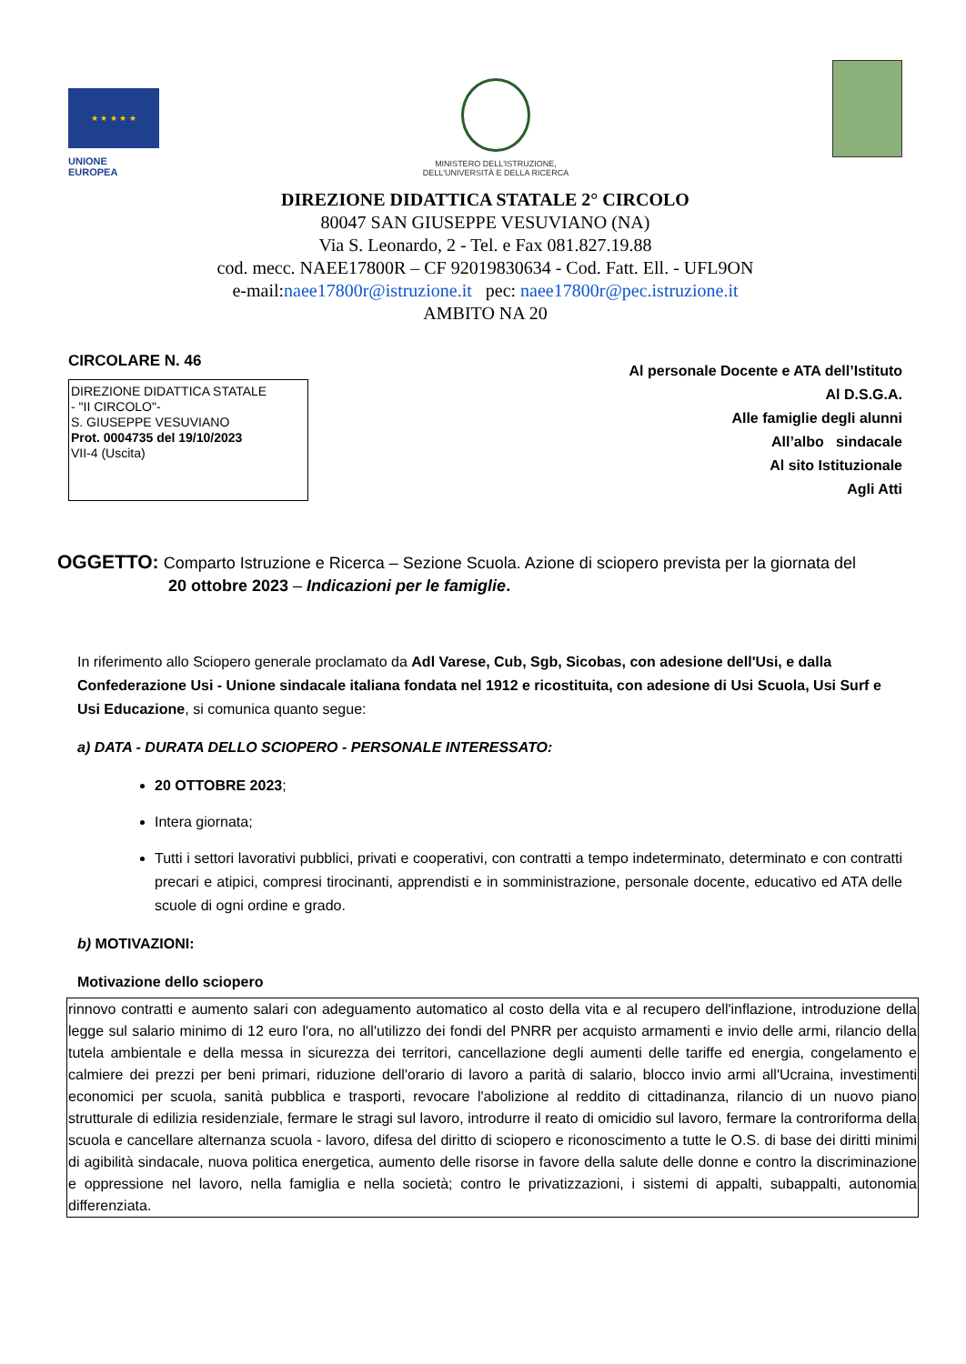★ ★ ★ ★ ★
UNIONE EUROPEA
MINISTERO DELL'ISTRUZIONE,
DELL'UNIVERSITÀ E DELLA RICERCA
DIREZIONE DIDATTICA STATALE 2° CIRCOLO
80047 SAN GIUSEPPE VESUVIANO (NA)
Via S. Leonardo, 2 - Tel. e Fax 081.827.19.88
cod. mecc. NAEE17800R – CF 92019830634 - Cod. Fatt. Ell. - UFL9ON
e-mail:naee17800r@istruzione.it pec: naee17800r@pec.istruzione.it
AMBITO NA 20
CIRCOLARE N. 46
DIREZIONE DIDATTICA STATALE
- "II CIRCOLO"-
S. GIUSEPPE VESUVIANO
Prot. 0004735 del 19/10/2023
VII-4 (Uscita)
Al personale Docente e ATA dell’Istituto
Al D.S.G.A.
Alle famiglie degli alunni
All’albo sindacale
Al sito Istituzionale
Agli Atti
OGGETTO: Comparto Istruzione e Ricerca – Sezione Scuola. Azione di sciopero prevista per la giornata del
20 ottobre 2023 – Indicazioni per le famiglie.
In riferimento allo Sciopero generale proclamato da Adl Varese, Cub, Sgb, Sicobas, con adesione dell'Usi, e dalla Confederazione Usi - Unione sindacale italiana fondata nel 1912 e ricostituita, con adesione di Usi Scuola, Usi Surf e Usi Educazione, si comunica quanto segue:
a) DATA - DURATA DELLO SCIOPERO - PERSONALE INTERESSATO:
20 OTTOBRE 2023;
Intera giornata;
Tutti i settori lavorativi pubblici, privati e cooperativi, con contratti a tempo indeterminato, determinato e con contratti precari e atipici, compresi tirocinanti, apprendisti e in somministrazione, personale docente, educativo ed ATA delle scuole di ogni ordine e grado.
b) MOTIVAZIONI:
Motivazione dello sciopero
rinnovo contratti e aumento salari con adeguamento automatico al costo della vita e al recupero dell'inflazione, introduzione della legge sul salario minimo di 12 euro l'ora, no all'utilizzo dei fondi del PNRR per acquisto armamenti e invio delle armi, rilancio della tutela ambientale e della messa in sicurezza dei territori, cancellazione degli aumenti delle tariffe ed energia, congelamento e calmiere dei prezzi per beni primari, riduzione dell'orario di lavoro a parità di salario, blocco invio armi all'Ucraina, investimenti economici per scuola, sanità pubblica e trasporti, revocare l'abolizione al reddito di cittadinanza, rilancio di un nuovo piano strutturale di edilizia residenziale, fermare le stragi sul lavoro, introdurre il reato di omicidio sul lavoro, fermare la controriforma della scuola e cancellare alternanza scuola - lavoro, difesa del diritto di sciopero e riconoscimento a tutte le O.S. di base dei diritti minimi di agibilità sindacale, nuova politica energetica, aumento delle risorse in favore della salute delle donne e contro la discriminazione e oppressione nel lavoro, nella famiglia e nella società; contro le privatizzazioni, i sistemi di appalti, subappalti, autonomia differenziata.